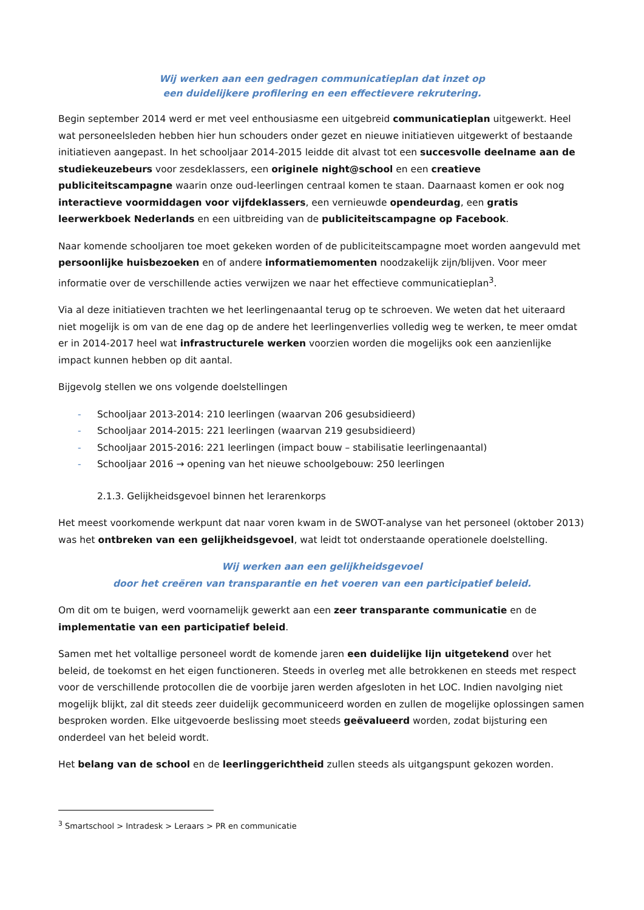Wij werken aan een gedragen communicatieplan dat inzet op
een duidelijkere profilering en een effectievere rekrutering.
Begin september 2014 werd er met veel enthousiasme een uitgebreid communicatieplan uitgewerkt. Heel wat personeelsleden hebben hier hun schouders onder gezet en nieuwe initiatieven uitgewerkt of bestaande initiatieven aangepast. In het schooljaar 2014-2015 leidde dit alvast tot een succesvolle deelname aan de studiekeuzebeurs voor zesdeklassers, een originele night@school en een creatieve publiciteitscampagne waarin onze oud-leerlingen centraal komen te staan. Daarnaast komen er ook nog interactieve voormiddagen voor vijfdeklassers, een vernieuwde opendeurdag, een gratis leerwerkboek Nederlands en een uitbreiding van de publiciteitscampagne op Facebook.
Naar komende schooljaren toe moet gekeken worden of de publiciteitscampagne moet worden aangevuld met persoonlijke huisbezoeken en of andere informatiemomenten noodzakelijk zijn/blijven. Voor meer informatie over de verschillende acties verwijzen we naar het effectieve communicatieplan<sup>3</sup>.
Via al deze initiatieven trachten we het leerlingenaantal terug op te schroeven. We weten dat het uiteraard niet mogelijk is om van de ene dag op de andere het leerlingenverlies volledig weg te werken, te meer omdat er in 2014-2017 heel wat infrastructurele werken voorzien worden die mogelijks ook een aanzienlijke impact kunnen hebben op dit aantal.
Bijgevolg stellen we ons volgende doelstellingen
- Schooljaar 2013-2014: 210 leerlingen (waarvan 206 gesubsidieerd)
- Schooljaar 2014-2015: 221 leerlingen (waarvan 219 gesubsidieerd)
- Schooljaar 2015-2016: 221 leerlingen (impact bouw – stabilisatie leerlingenaantal)
- Schooljaar 2016 → opening van het nieuwe schoolgebouw: 250 leerlingen
2.1.3. Gelijkheidsgevoel binnen het lerarenkorps
Het meest voorkomende werkpunt dat naar voren kwam in de SWOT-analyse van het personeel (oktober 2013) was het ontbreken van een gelijkheidsgevoel, wat leidt tot onderstaande operationele doelstelling.
Wij werken aan een gelijkheidsgevoel
door het creëren van transparantie en het voeren van een participatief beleid.
Om dit om te buigen, werd voornamelijk gewerkt aan een zeer transparante communicatie en de implementatie van een participatief beleid.
Samen met het voltallige personeel wordt de komende jaren een duidelijke lijn uitgetekend over het beleid, de toekomst en het eigen functioneren. Steeds in overleg met alle betrokkenen en steeds met respect voor de verschillende protocollen die de voorbije jaren werden afgesloten in het LOC. Indien navolging niet mogelijk blijkt, zal dit steeds zeer duidelijk gecommuniceerd worden en zullen de mogelijke oplossingen samen besproken worden. Elke uitgevoerde beslissing moet steeds geëvalueerd worden, zodat bijsturing een onderdeel van het beleid wordt.
Het belang van de school en de leerlinggerichtheid zullen steeds als uitgangspunt gekozen worden.
<sup>3</sup> Smartschool > Intradesk > Leraars > PR en communicatie